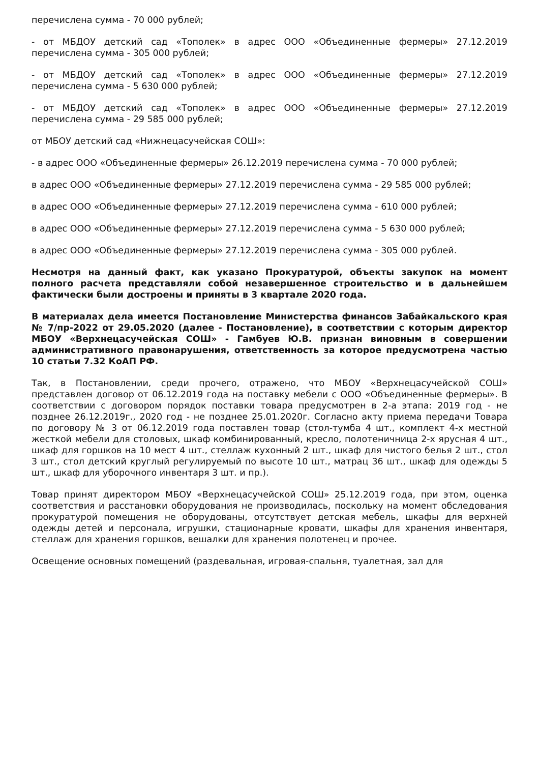перечислена сумма - 70 000 рублей;
- от МБДОУ детский сад «Тополек» в адрес ООО «Объединенные фермеры» 27.12.2019 перечислена сумма - 305 000 рублей;
- от МБДОУ детский сад «Тополек» в адрес ООО «Объединенные фермеры» 27.12.2019 перечислена сумма - 5 630 000 рублей;
- от МБДОУ детский сад «Тополек» в адрес ООО «Объединенные фермеры» 27.12.2019 перечислена сумма - 29 585 000 рублей;
от МБОУ детский сад «Нижнецасучейская СОШ»:
- в адрес ООО «Объединенные фермеры» 26.12.2019 перечислена сумма - 70 000 рублей;
в адрес ООО «Объединенные фермеры» 27.12.2019 перечислена сумма - 29 585 000 рублей;
в адрес ООО «Объединенные фермеры» 27.12.2019 перечислена сумма - 610 000 рублей;
в адрес ООО «Объединенные фермеры» 27.12.2019 перечислена сумма - 5 630 000 рублей;
в адрес ООО «Объединенные фермеры» 27.12.2019 перечислена сумма - 305 000 рублей.
Несмотря на данный факт, как указано Прокуратурой, объекты закупок на момент полного расчета представляли собой незавершенное строительство и в дальнейшем фактически были достроены и приняты в 3 квартале 2020 года.
В материалах дела имеется Постановление Министерства финансов Забайкальского края № 7/пр-2022 от 29.05.2020 (далее - Постановление), в соответствии с которым директор МБОУ «Верхнецасучейская СОШ» - Гамбуев Ю.В. признан виновным в совершении административного правонарушения, ответственность за которое предусмотрена частью 10 статьи 7.32 КоАП РФ.
Так, в Постановлении, среди прочего, отражено, что МБОУ «Верхнецасучейской СОШ» представлен договор от 06.12.2019 года на поставку мебели с ООО «Объединенные фермеры». В соответствии с договором порядок поставки товара предусмотрен в 2-а этапа: 2019 год - не позднее 26.12.2019г., 2020 год - не позднее 25.01.2020г. Согласно акту приема передачи Товара по договору № 3 от 06.12.2019 года поставлен товар (стол-тумба 4 шт., комплект 4-х местной жесткой мебели для столовых, шкаф комбинированный, кресло, полотеничница 2-х ярусная 4 шт., шкаф для горшков на 10 мест 4 шт., стеллаж кухонный 2 шт., шкаф для чистого белья 2 шт., стол 3 шт., стол детский круглый регулируемый по высоте 10 шт., матрац 36 шт., шкаф для одежды 5 шт., шкаф для уборочного инвентаря 3 шт. и пр.).
Товар принят директором МБОУ «Верхнецасучейской СОШ» 25.12.2019 года, при этом, оценка соответствия и расстановки оборудования не производилась, поскольку на момент обследования прокуратурой помещения не оборудованы, отсутствует детская мебель, шкафы для верхней одежды детей и персонала, игрушки, стационарные кровати, шкафы для хранения инвентаря, стеллаж для хранения горшков, вешалки для хранения полотенец и прочее.
Освещение основных помещений (раздевальная, игровая-спальня, туалетная, зал для